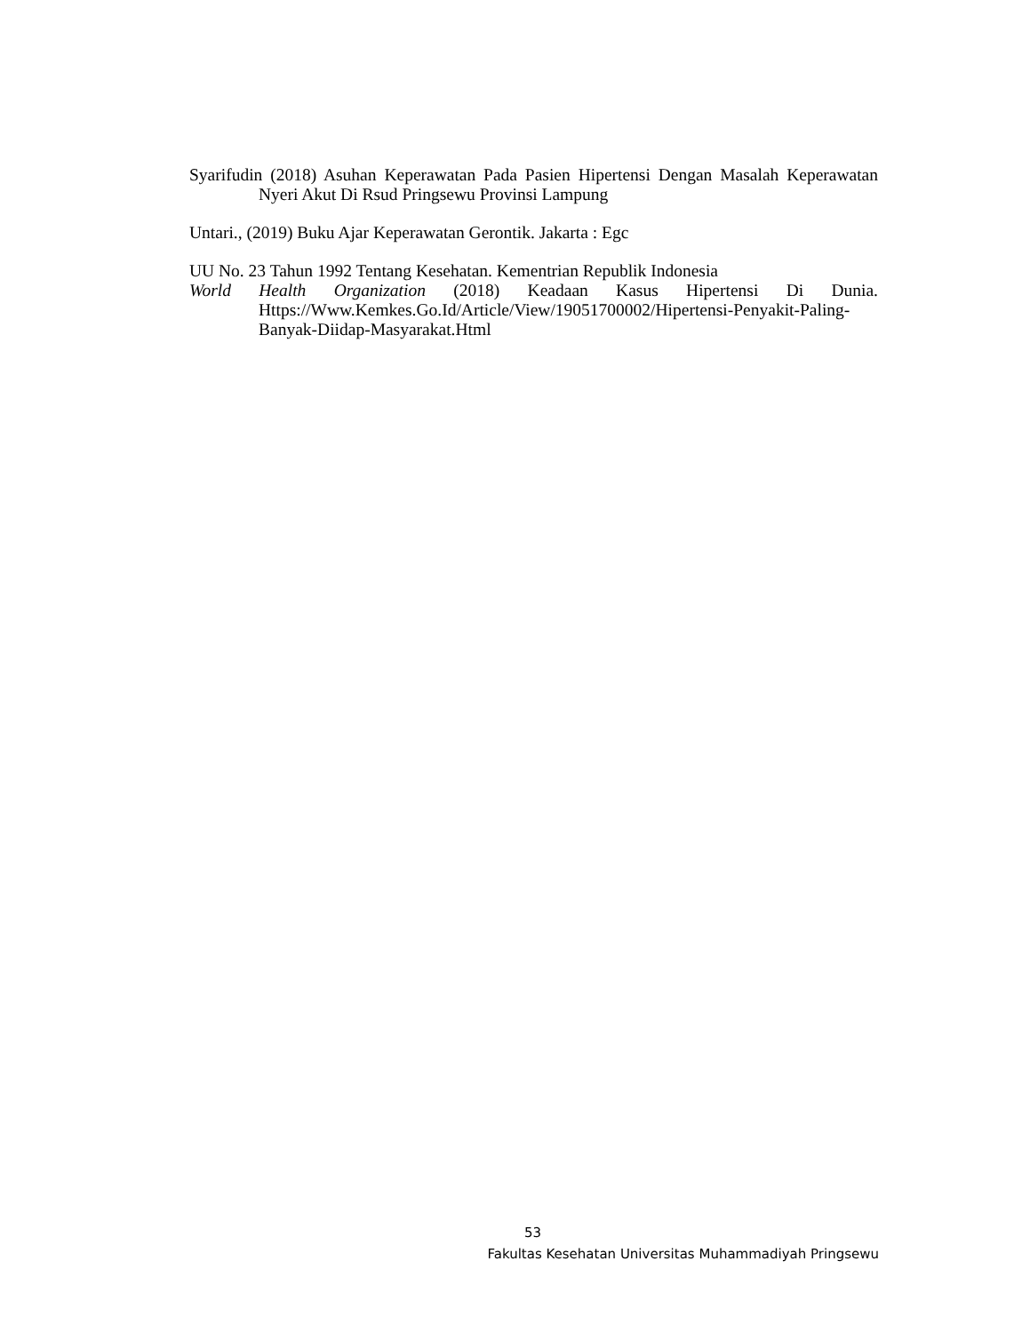Syarifudin (2018) Asuhan Keperawatan Pada Pasien Hipertensi Dengan Masalah Keperawatan Nyeri Akut Di Rsud Pringsewu Provinsi Lampung
Untari., (2019) Buku Ajar Keperawatan Gerontik. Jakarta : Egc
UU No. 23 Tahun 1992 Tentang Kesehatan. Kementrian Republik Indonesia
World Health Organization (2018) Keadaan Kasus Hipertensi Di Dunia. Https://Www.Kemkes.Go.Id/Article/View/19051700002/Hipertensi-Penyakit-Paling-Banyak-Diidap-Masyarakat.Html
53
Fakultas Kesehatan Universitas Muhammadiyah Pringsewu